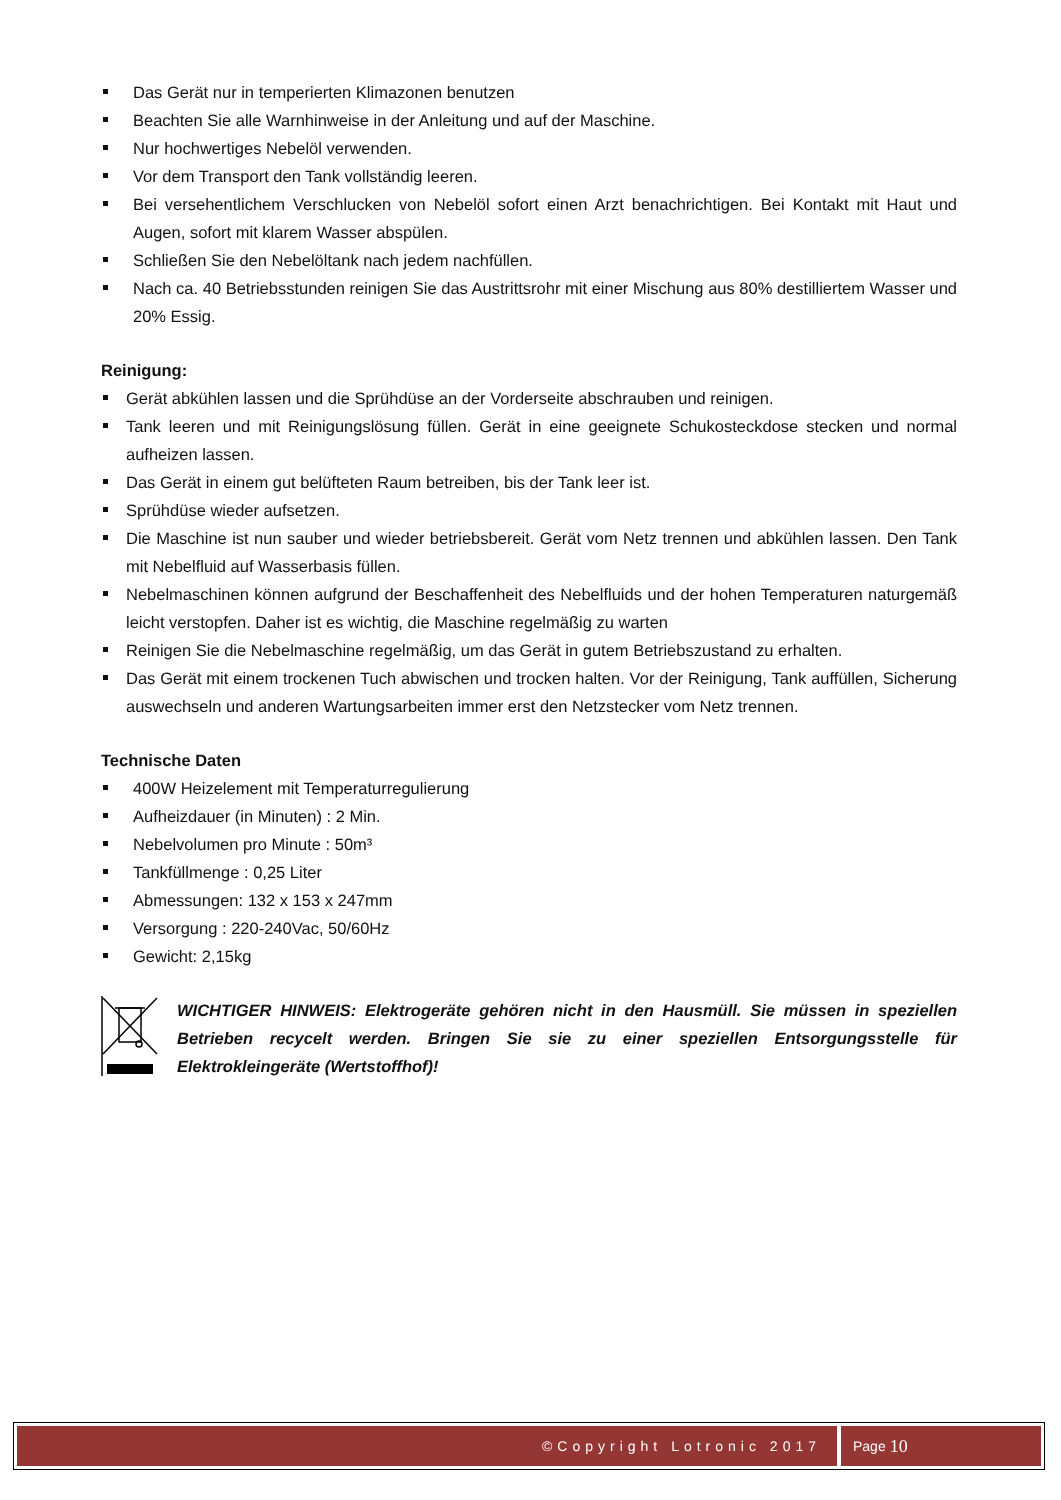Das Gerät nur in temperierten Klimazonen benutzen
Beachten Sie alle Warnhinweise in der Anleitung und auf der Maschine.
Nur hochwertiges Nebelöl verwenden.
Vor dem Transport den Tank vollständig leeren.
Bei versehentlichem Verschlucken von Nebelöl sofort einen Arzt benachrichtigen. Bei Kontakt mit Haut und Augen, sofort mit klarem Wasser abspülen.
Schließen Sie den Nebelöltank nach jedem nachfüllen.
Nach ca. 40 Betriebsstunden reinigen Sie das Austrittsrohr mit einer Mischung aus 80% destilliertem Wasser und 20% Essig.
Reinigung:
Gerät abkühlen lassen und die Sprühdüse an der Vorderseite abschrauben und reinigen.
Tank leeren und mit Reinigungslösung füllen. Gerät in eine geeignete Schukosteckdose stecken und normal aufheizen lassen.
Das Gerät in einem gut belüfteten Raum betreiben, bis der Tank leer ist.
Sprühdüse wieder aufsetzen.
Die Maschine ist nun sauber und wieder betriebsbereit. Gerät vom Netz trennen und abkühlen lassen. Den Tank mit Nebelfluid auf Wasserbasis füllen.
Nebelmaschinen können aufgrund der Beschaffenheit des Nebelfluids und der hohen Temperaturen naturgemäß leicht verstopfen. Daher ist es wichtig, die Maschine regelmäßig zu warten
Reinigen Sie die Nebelmaschine regelmäßig, um das Gerät in gutem Betriebszustand zu erhalten.
Das Gerät mit einem trockenen Tuch abwischen und trocken halten. Vor der Reinigung, Tank auffüllen, Sicherung auswechseln und anderen Wartungsarbeiten immer erst den Netzstecker vom Netz trennen.
Technische Daten
400W Heizelement mit Temperaturregulierung
Aufheizdauer (in Minuten) : 2 Min.
Nebelvolumen pro Minute : 50m³
Tankfüllmenge : 0,25 Liter
Abmessungen: 132 x 153 x 247mm
Versorgung : 220-240Vac, 50/60Hz
Gewicht: 2,15kg
WICHTIGER HINWEIS: Elektrogeräte gehören nicht in den Hausmüll. Sie müssen in speziellen Betrieben recycelt werden. Bringen Sie sie zu einer speziellen Entsorgungsstelle für Elektrokleingeräte (Wertstoffhof)!
©Copyright Lotronic 2017 Page 10